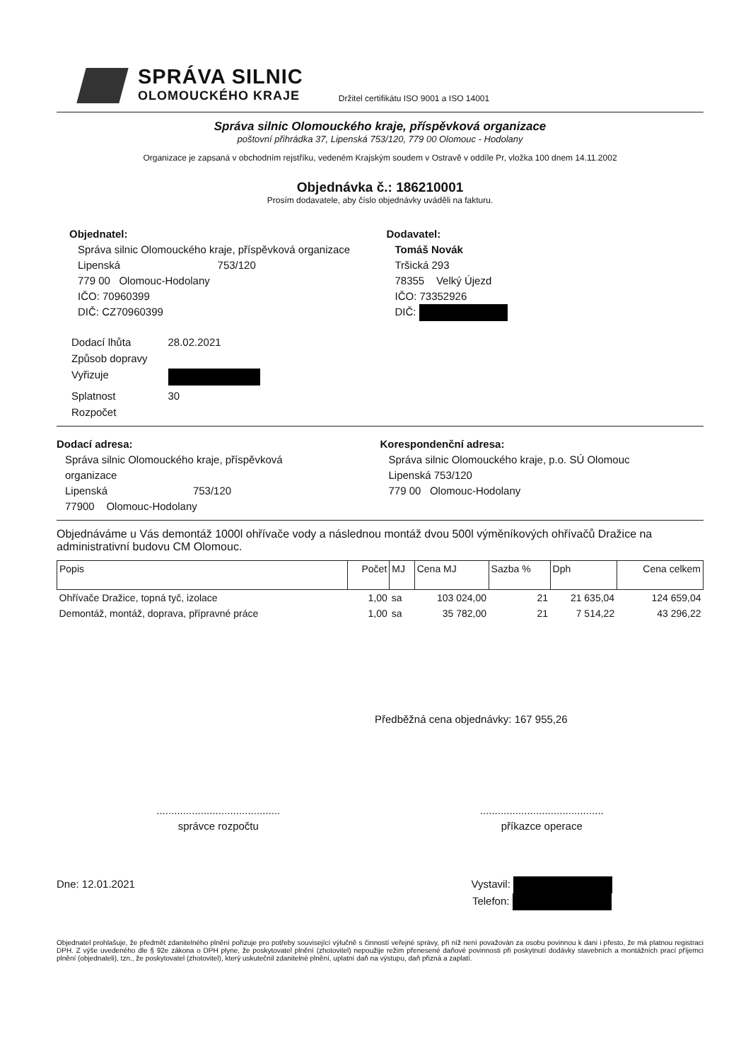SPRÁVA SILNIC
OLOMOUCKÉHO KRAJE
Držitel certifikátu ISO 9001 a ISO 14001
Správa silnic Olomouckého kraje, příspěvková organizace
poštovní přihrádka 37, Lipenská 753/120, 779 00 Olomouc - Hodolany
Organizace je zapsaná v obchodním rejstříku, vedeném Krajským soudem v Ostravě v oddíle Pr, vložka 100 dnem 14.11.2002
Objednávka č.: 186210001
Prosím dodavatele, aby číslo objednávky uváděli na fakturu.
Objednatel:
Správa silnic Olomouckého kraje, příspěvková organizace
Lipenská 753/120
779 00 Olomouc-Hodolany
IČO: 70960399
DIČ: CZ70960399
Dodavatel:
Tomáš Novák
Tršická 293
78355 Velký Újezd
IČO: 73352926
DIČ:
| Dodací lhůta | 28.02.2021 |
| Způsob dopravy | |
| Vyřizuje | |
| Splatnost | 30 |
| Rozpočet | |
Dodací adresa:
Správa silnic Olomouckého kraje, příspěvková
organizace
Lipenská 753/120
77900 Olomouc-Hodolany
Korespondenční adresa:
Správa silnic Olomouckého kraje, p.o. SÚ Olomouc
Lipenská 753/120
779 00 Olomouc-Hodolany
Objednáváme u Vás demontáž 1000l ohřívače vody a následnou montáž dvou 500l výměníkových ohřívačů Dražice na administrativní budovu CM Olomouc.
| Popis | Počet | MJ | Cena MJ | Sazba % | Dph | Cena celkem |
| --- | --- | --- | --- | --- | --- | --- |
| Ohřívače Dražice, topná tyč, izolace | 1,00 | sa | 103 024,00 | 21 | 21 635,04 | 124 659,04 |
| Demontáž, montáž, doprava, přípravné práce | 1,00 | sa | 35 782,00 | 21 | 7 514,22 | 43 296,22 |
Předběžná cena objednávky: 167 955,26
..........................................
správce rozpočtu
..........................................
příkazce operace
Dne: 12.01.2021 Vystavil:
Telefon:
Objednatel prohlašuje, že předmět zdanitelného plnění pořizuje pro potřeby související výlučně s činností veřejné správy, při níž není považován za osobu povinnou k dani i přesto, že má platnou registraci DPH. Z výše uvedeného dle § 92e zákona o DPH plyne, že poskytovatel plnění (zhotovitel) nepoužije režim přenesené daňové povinnosti při poskytnutí dodávky stavebních a montážních prací příjemci plnění (objednateli), tzn., že poskytovatel (zhotovitel), který uskutečnil zdanitelné plnění, uplatní daň na výstupu, daň přizná a zaplatí.